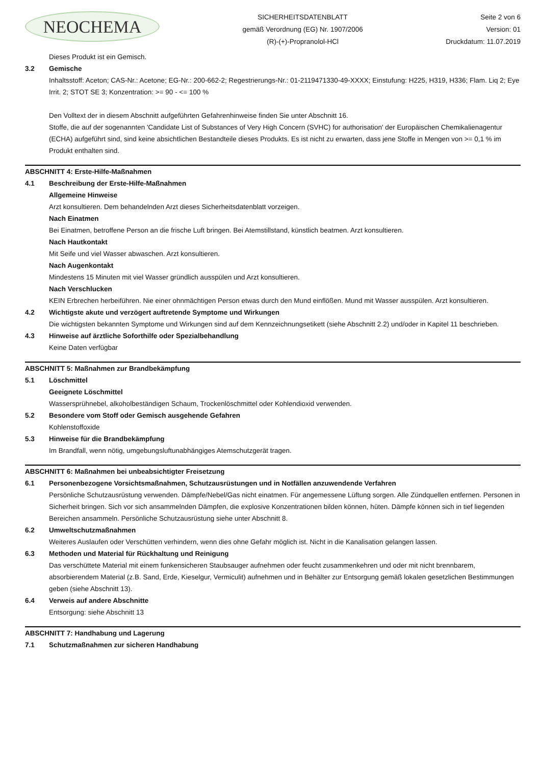NEOCHEMA
SICHERHEITSDATENBLATT
gemäß Verordnung (EG) Nr. 1907/2006
(R)-(+)-Propranolol-HCl
Seite 2 von 6
Version: 01
Druckdatum: 11.07.2019
Dieses Produkt ist ein Gemisch.
3.2 Gemische
Inhaltsstoff: Aceton; CAS-Nr.: Acetone; EG-Nr.: 200-662-2; Regestrierungs-Nr.: 01-2119471330-49-XXXX; Einstufung: H225, H319, H336; Flam. Liq 2; Eye Irrit. 2; STOT SE 3; Konzentration: >= 90 - <= 100 %
Den Volltext der in diesem Abschnitt aufgeführten Gefahrenhinweise finden Sie unter Abschnitt 16.
Stoffe, die auf der sogenannten 'Candidate List of Substances of Very High Concern (SVHC) for authorisation' der Europäischen Chemikalienagentur (ECHA) aufgeführt sind, sind keine absichtlichen Bestandteile dieses Produkts. Es ist nicht zu erwarten, dass jene Stoffe in Mengen von >= 0,1 % im Produkt enthalten sind.
ABSCHNITT 4: Erste-Hilfe-Maßnahmen
4.1 Beschreibung der Erste-Hilfe-Maßnahmen
Allgemeine Hinweise
Arzt konsultieren. Dem behandelnden Arzt dieses Sicherheitsdatenblatt vorzeigen.
Nach Einatmen
Bei Einatmen, betroffene Person an die frische Luft bringen. Bei Atemstillstand, künstlich beatmen. Arzt konsultieren.
Nach Hautkontakt
Mit Seife und viel Wasser abwaschen. Arzt konsultieren.
Nach Augenkontakt
Mindestens 15 Minuten mit viel Wasser gründlich ausspülen und Arzt konsultieren.
Nach Verschlucken
KEIN Erbrechen herbeiführen. Nie einer ohnmächtigen Person etwas durch den Mund einflößen. Mund mit Wasser ausspülen. Arzt konsultieren.
4.2 Wichtigste akute und verzögert auftretende Symptome und Wirkungen
Die wichtigsten bekannten Symptome und Wirkungen sind auf dem Kennzeichnungsetikett (siehe Abschnitt 2.2) und/oder in Kapitel 11 beschrieben.
4.3 Hinweise auf ärztliche Soforthilfe oder Spezialbehandlung
Keine Daten verfügbar
ABSCHNITT 5: Maßnahmen zur Brandbekämpfung
5.1 Löschmittel
Geeignete Löschmittel
Wassersprühnebel, alkoholbeständigen Schaum, Trockenlöschmittel oder Kohlendioxid verwenden.
5.2 Besondere vom Stoff oder Gemisch ausgehende Gefahren
Kohlenstoffoxide
5.3 Hinweise für die Brandbekämpfung
Im Brandfall, wenn nötig, umgebungsluftunabhängiges Atemschutzgerät tragen.
ABSCHNITT 6: Maßnahmen bei unbeabsichtigter Freisetzung
6.1 Personenbezogene Vorsichtsmaßnahmen, Schutzausrüstungen und in Notfällen anzuwendende Verfahren
Persönliche Schutzausrüstung verwenden. Dämpfe/Nebel/Gas nicht einatmen. Für angemessene Lüftung sorgen. Alle Zündquellen entfernen. Personen in Sicherheit bringen. Sich vor sich ansammelnden Dämpfen, die explosive Konzentrationen bilden können, hüten. Dämpfe können sich in tief liegenden Bereichen ansammeln. Persönliche Schutzausrüstung siehe unter Abschnitt 8.
6.2 Umweltschutzmaßnahmen
Weiteres Auslaufen oder Verschütten verhindern, wenn dies ohne Gefahr möglich ist. Nicht in die Kanalisation gelangen lassen.
6.3 Methoden und Material für Rückhaltung und Reinigung
Das verschüttete Material mit einem funkensicheren Staubsauger aufnehmen oder feucht zusammenkehren und oder mit nicht brennbarem, absorbierendem Material (z.B. Sand, Erde, Kieselgur, Vermiculit) aufnehmen und in Behälter zur Entsorgung gemäß lokalen gesetzlichen Bestimmungen geben (siehe Abschnitt 13).
6.4 Verweis auf andere Abschnitte
Entsorgung: siehe Abschnitt 13
ABSCHNITT 7: Handhabung und Lagerung
7.1 Schutzmaßnahmen zur sicheren Handhabung